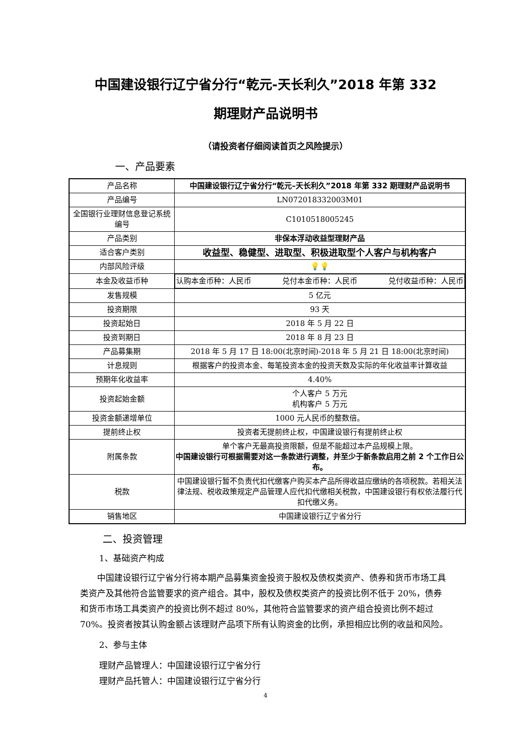中国建设银行辽宁省分行“乾元-天长利久”2018 年第 332
期理财产品说明书
（请投资者仔细阅读首页之风险提示）
一、产品要素
| 产品名称 | 中国建设银行辽宁省分行“乾元–天长利久”2018 年第 332 期理财产品说明书 |
| 产品编号 | LN072018332003M01 |
| 全国银行业理财信息登记系统编号 | C1010518005245 |
| 产品类别 | 非保本浮动收益型理财产品 |
| 适合客户类别 | 收益型、稳健型、进取型、积极进取型个人客户与机构客户 |
| 内部风险评级 | 💡💡 |
| 本金及收益币种 | 认购本金币种：人民币 兑付本金币种：人民币 兑付收益币种：人民币 |
| 发售规模 | 5 亿元 |
| 投资期限 | 93 天 |
| 投资起始日 | 2018 年 5 月 22 日 |
| 投资到期日 | 2018 年 8 月 23 日 |
| 产品募集期 | 2018 年 5 月 17 日 18:00(北京时间)-2018 年 5 月 21 日 18:00(北京时间) |
| 计息规则 | 根据客户的投资本金、每笔投资本金的投资天数及实际的年化收益率计算收益 |
| 预期年化收益率 | 4.40% |
| 投资起始金额 | 个人客户 5 万元 机构客户 5 万元 |
| 投资金额递增单位 | 1000 元人民币的整数倍。 |
| 提前终止权 | 投资者无提前终止权，中国建设银行有提前终止权 |
| 附属条款 | 单个客户无最高投资限额，但是不能超过本产品规模上限。 中国建设银行可根据需要对这一条款进行调整，并至少于新条款启用之前 2 个工作日公布。 |
| 税款 | 中国建设银行暂不负责代扣代缴客户购买本产品所得收益应缴纳的各项税款。若相关法律法规、税收政策规定产品管理人应代扣代缴相关税款，中国建设银行有权依法履行代扣代缴义务。 |
| 销售地区 | 中国建设银行辽宁省分行 |
二、投资管理
1、基础资产构成
中国建设银行辽宁省分行将本期产品募集资金投资于股权及债权类资产、债券和货币市场工具类资产及其他符合监管要求的资产组合。其中，股权及债权类资产的投资比例不低于 20%，债券和货币市场工具类资产的投资比例不超过 80%，其他符合监管要求的资产组合投资比例不超过 70%。投资者按其认购金额占该理财产品项下所有认购资金的比例，承担相应比例的收益和风险。
2、参与主体
理财产品管理人：中国建设银行辽宁省分行
理财产品托管人：中国建设银行辽宁省分行
4